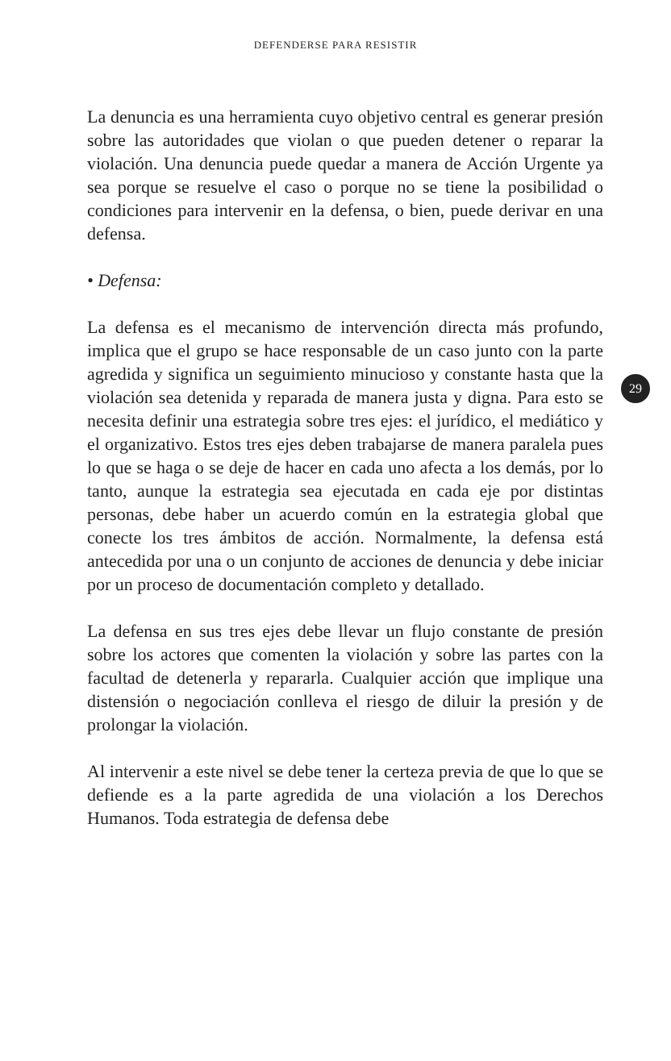DEFENDERSE PARA RESISTIR
La denuncia es una herramienta cuyo objetivo central es generar presión sobre las autoridades que violan o que pueden detener o reparar la violación. Una denuncia puede quedar a manera de Acción Urgente ya sea porque se resuelve el caso o porque no se tiene la posibilidad o condiciones para intervenir en la defensa, o bien, puede derivar en una defensa.
• Defensa:
La defensa es el mecanismo de intervención directa más profundo, implica que el grupo se hace responsable de un caso junto con la parte agredida y significa un seguimiento minucioso y constante hasta que la violación sea detenida y reparada de manera justa y digna. Para esto se necesita definir una estrategia sobre tres ejes: el jurídico, el mediático y el organizativo. Estos tres ejes deben trabajarse de manera paralela pues lo que se haga o se deje de hacer en cada uno afecta a los demás, por lo tanto, aunque la estrategia sea ejecutada en cada eje por distintas personas, debe haber un acuerdo común en la estrategia global que conecte los tres ámbitos de acción. Normalmente, la defensa está antecedida por una o un conjunto de acciones de denuncia y debe iniciar por un proceso de documentación completo y detallado.
La defensa en sus tres ejes debe llevar un flujo constante de presión sobre los actores que comenten la violación y sobre las partes con la facultad de detenerla y repararla. Cualquier acción que implique una distensión o negociación conlleva el riesgo de diluir la presión y de prolongar la violación.
Al intervenir a este nivel se debe tener la certeza previa de que lo que se defiende es a la parte agredida de una violación a los Derechos Humanos. Toda estrategia de defensa debe
29